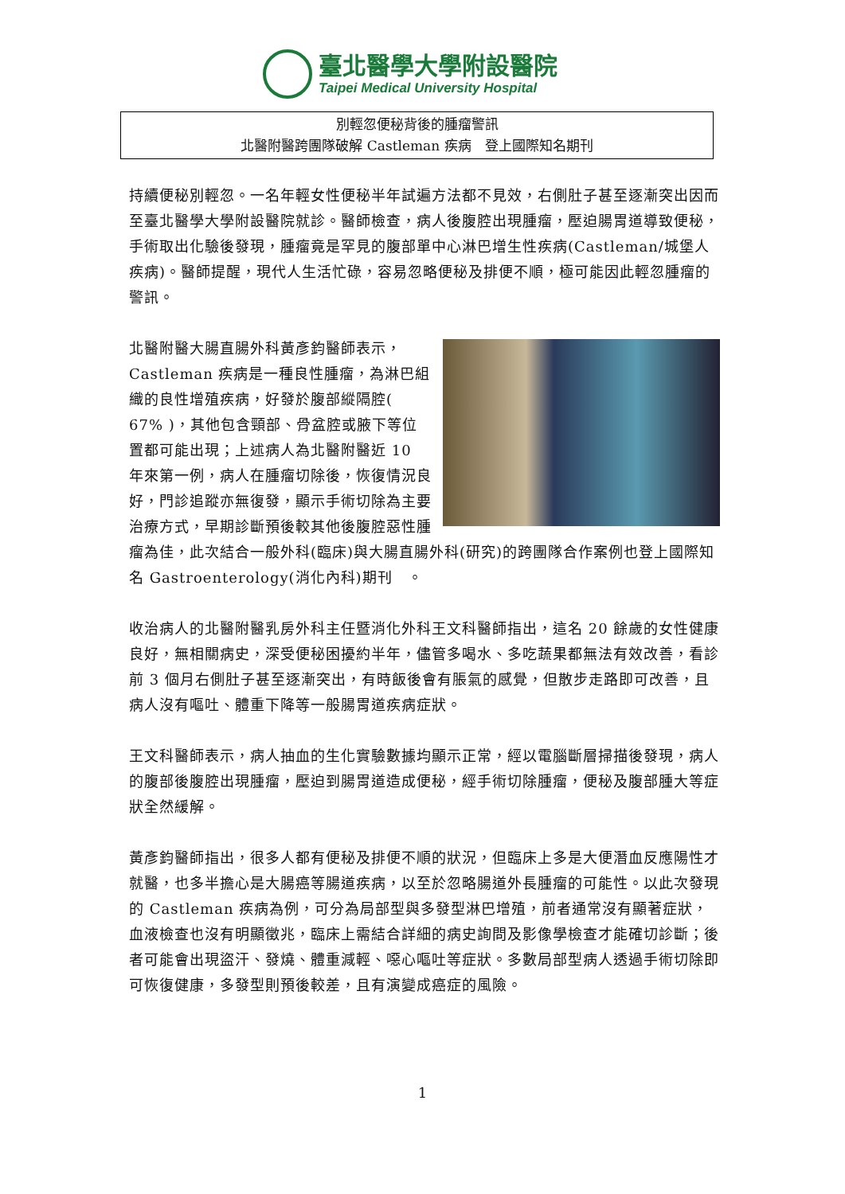臺北醫學大學附設醫院
Taipei Medical University Hospital
別輕忽便秘背後的腫瘤警訊
北醫附醫跨團隊破解 Castleman 疾病　登上國際知名期刊
持續便秘別輕忽。一名年輕女性便秘半年試遍方法都不見效，右側肚子甚至逐漸突出因而至臺北醫學大學附設醫院就診。醫師檢查，病人後腹腔出現腫瘤，壓迫腸胃道導致便秘，手術取出化驗後發現，腫瘤竟是罕見的腹部單中心淋巴增生性疾病(Castleman/城堡人疾病)。醫師提醒，現代人生活忙碌，容易忽略便秘及排便不順，極可能因此輕忽腫瘤的警訊。
北醫附醫大腸直腸外科黃彥鈞醫師表示，Castleman 疾病是一種良性腫瘤，為淋巴組織的良性增殖疾病，好發於腹部縱隔腔( 67% )，其他包含頸部、骨盆腔或腋下等位置都可能出現；上述病人為北醫附醫近 10 年來第一例，病人在腫瘤切除後，恢復情況良好，門診追蹤亦無復發，顯示手術切除為主要治療方式，早期診斷預後較其他後腹腔惡性腫瘤為佳，此次結合一般外科(臨床)與大腸直腸外科(研究)的跨團隊合作案例也登上國際知名 Gastroenterology(消化內科)期刊　。
收治病人的北醫附醫乳房外科主任暨消化外科王文科醫師指出，這名 20 餘歲的女性健康良好，無相關病史，深受便秘困擾約半年，儘管多喝水、多吃蔬果都無法有效改善，看診前 3 個月右側肚子甚至逐漸突出，有時飯後會有脹氣的感覺，但散步走路即可改善，且病人沒有嘔吐、體重下降等一般腸胃道疾病症狀。
王文科醫師表示，病人抽血的生化實驗數據均顯示正常，經以電腦斷層掃描後發現，病人的腹部後腹腔出現腫瘤，壓迫到腸胃道造成便秘，經手術切除腫瘤，便秘及腹部腫大等症狀全然緩解。
黃彥鈞醫師指出，很多人都有便秘及排便不順的狀況，但臨床上多是大便潛血反應陽性才就醫，也多半擔心是大腸癌等腸道疾病，以至於忽略腸道外長腫瘤的可能性。以此次發現的 Castleman 疾病為例，可分為局部型與多發型淋巴增殖，前者通常沒有顯著症狀，血液檢查也沒有明顯徵兆，臨床上需結合詳細的病史詢問及影像學檢查才能確切診斷；後者可能會出現盜汗、發燒、體重減輕、噁心嘔吐等症狀。多數局部型病人透過手術切除即可恢復健康，多發型則預後較差，且有演變成癌症的風險。
1